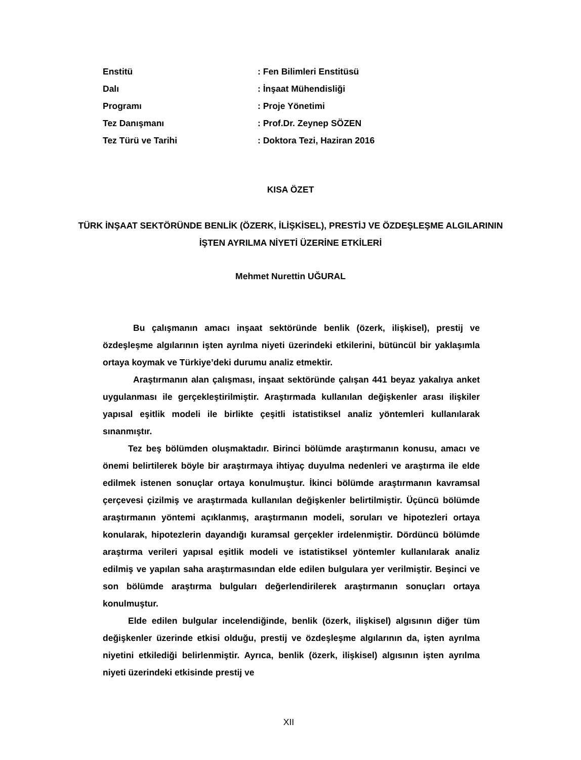| Enstitü | : Fen Bilimleri Enstitüsü |
| Dalı | : İnşaat Mühendisliği |
| Programı | : Proje Yönetimi |
| Tez Danışmanı | : Prof.Dr. Zeynep SÖZEN |
| Tez Türü ve Tarihi | : Doktora Tezi, Haziran 2016 |
KISA ÖZET
TÜRK İNŞAAT SEKTÖRÜNDE BENLİK (ÖZERK, İLİŞKİSEL), PRESTİJ VE ÖZDEŞLEŞME ALGILARININ İŞTEN AYRILMA NİYETİ ÜZERİNE ETKİLERİ
Mehmet Nurettin UĞURAL
Bu çalışmanın amacı inşaat sektöründe benlik (özerk, ilişkisel), prestij ve özdeşleşme algılarının işten ayrılma niyeti üzerindeki etkilerini, bütüncül bir yaklaşımla ortaya koymak ve Türkiye’deki durumu analiz etmektir.
Araştırmanın alan çalışması, inşaat sektöründe çalışan 441 beyaz yakalıya anket uygulanması ile gerçekleştirilmiştir. Araştırmada kullanılan değişkenler arası ilişkiler yapısal eşitlik modeli ile birlikte çeşitli istatistiksel analiz yöntemleri kullanılarak sınanmıştır.
Tez beş bölümden oluşmaktadır. Birinci bölümde araştırmanın konusu, amacı ve önemi belirtilerek böyle bir araştırmaya ihtiyaç duyulma nedenleri ve araştırma ile elde edilmek istenen sonuçlar ortaya konulmuştur. İkinci bölümde araştırmanın kavramsal çerçevesi çizilmiş ve araştırmada kullanılan değişkenler belirtilmiştir. Üçüncü bölümde araştırmanın yöntemi açıklanmış, araştırmanın modeli, soruları ve hipotezleri ortaya konularak, hipotezlerin dayandığı kuramsal gerçekler irdelenmiştir. Dördüncü bölümde araştırma verileri yapısal eşitlik modeli ve istatistiksel yöntemler kullanılarak analiz edilmiş ve yapılan saha araştırmasından elde edilen bulgulara yer verilmiştir. Beşinci ve son bölümde araştırma bulguları değerlendirilerek araştırmanın sonuçları ortaya konulmuştur.
Elde edilen bulgular incelendiğinde, benlik (özerk, ilişkisel) algısının diğer tüm değişkenler üzerinde etkisi olduğu, prestij ve özdeşleşme algılarının da, işten ayrılma niyetini etkilediği belirlenmiştir. Ayrıca, benlik (özerk, ilişkisel) algısının işten ayrılma niyeti üzerindeki etkisinde prestij ve
XII